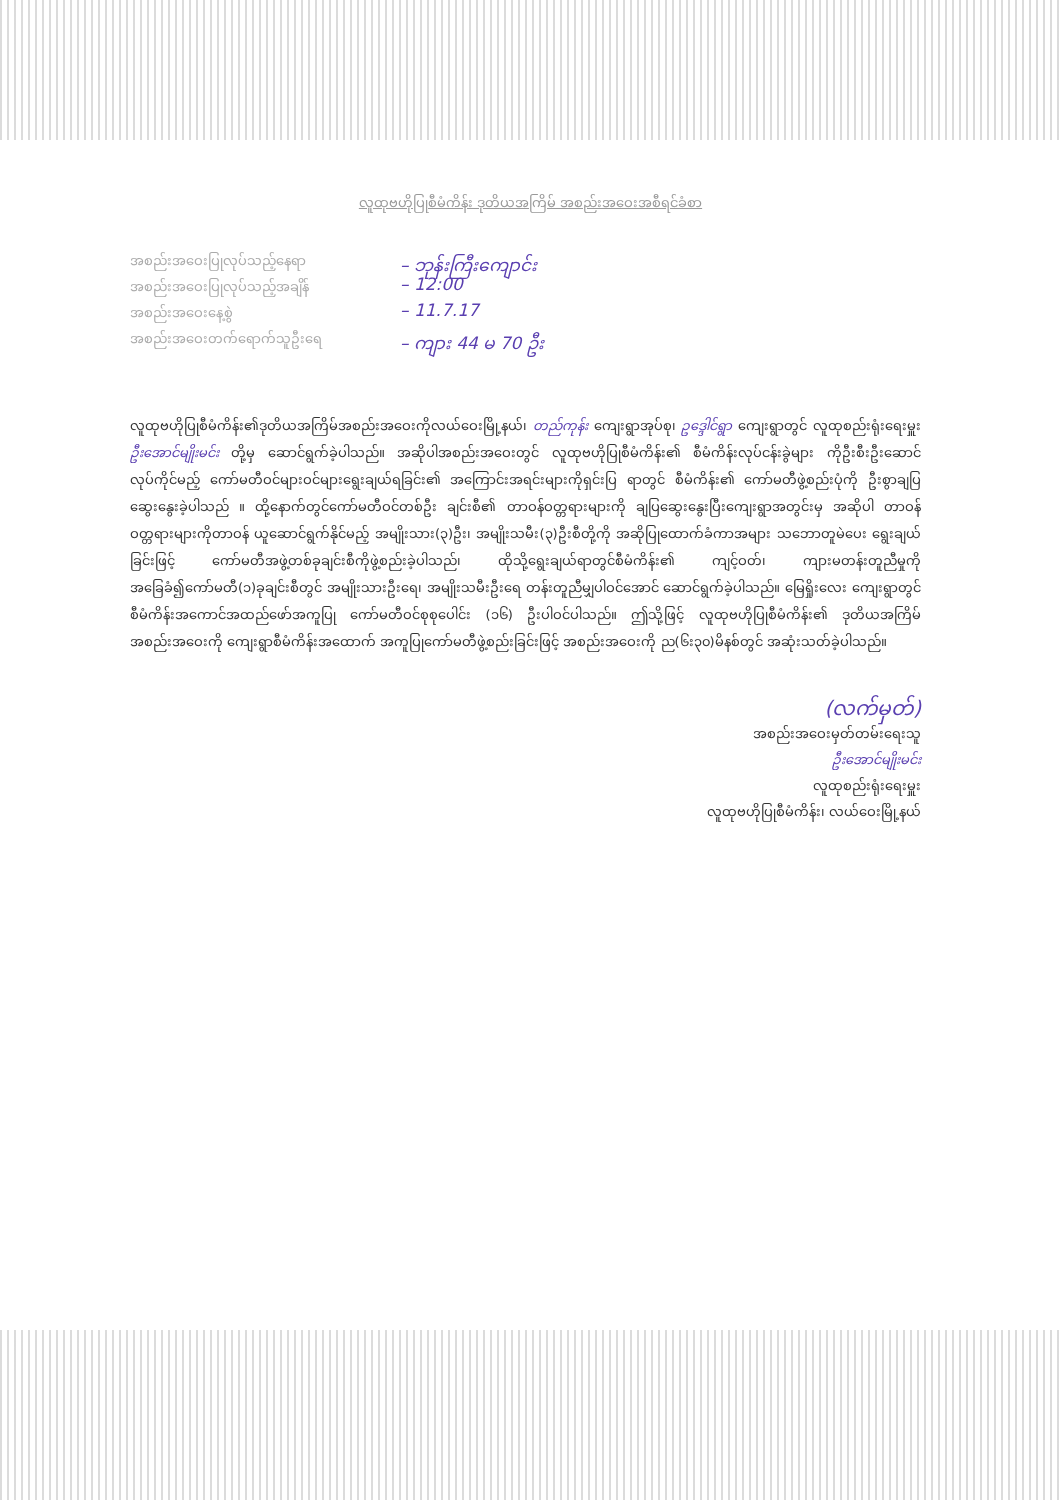လူထုဗဟိုပြုစီမံကိန်း ဒုတိယအကြိမ် အစည်းအဝေးအစီရင်ခံစာ
အစည်းအဝေးပြုလုပ်သည့်နေရာ – ဘုန်းကြီးကျောင်း
အစည်းအဝေးပြုလုပ်သည့်အချိန် – 12:00
အစည်းအဝေးနေ့စွဲ – 11.7.17
အစည်းအဝေးတက်ရောက်သူဦးရေ – ကျား 44 မ 70 ဦး
လူထုဗဟိုပြုစီမံကိန်း၏ဒုတိယအကြိမ်အစည်းအဝေးကိုလယ်ဝေးမြို့နယ်၊ တည်ကုန်း ကျေးရွာအုပ်စု၊ ဥဒ္ဒေါင်ရွာ ကျေးရွာတွင် လူထုစည်းရုံးရေးမှူး ဦးအောင်မျိုးမင်း တို့မှ ဆောင်ရွက်ခဲ့ပါသည်။ အဆိုပါအစည်းအဝေးတွင် လူထုဗဟိုပြုစီမံကိန်း၏ စီမံကိန်းလုပ်ငန်းခွဲများ ကိုဦးစီးဦးဆောင် လုပ်ကိုင်မည့် ကော်မတီဝင်များဝင်များရွေးချယ်ရခြင်း၏ အကြောင်းအရင်းများကိုရှင်းပြ ရာတွင် စီမံကိန်း၏ ကော်မတီဖွဲ့စည်းပုံကို ဦးစွာချပြဆွေးနွေးခဲ့ပါသည် ။ ထို့နောက်တွင်ကော်မတီဝင်တစ်ဦး ချင်းစီ၏ တာဝန်ဝတ္တရားများကို ချပြဆွေးနွေးပြီးကျေးရွာအတွင်းမှ အဆိုပါ တာဝန်ဝတ္တရားများကိုတာဝန် ယူဆောင်ရွက်နိုင်မည့် အမျိုးသား(၃)ဦး၊ အမျိုးသမီး(၃)ဦးစီတို့ကို အဆိုပြုထောက်ခံကာအများ သဘောတူမဲပေး ရွေးချယ်ခြင်းဖြင့် ကော်မတီအဖွဲ့တစ်ခုချင်းစီကိုဖွဲ့စည်းခဲ့ပါသည်၊ ထိုသို့ရွေးချယ်ရာတွင်စီမံကိန်း၏ ကျင့်ဝတ်၊ ကျားမတန်းတူညီမှုကို အခြေခံ၍ကော်မတီ(၁)ခုချင်းစီတွင် အမျိုးသားဦးရေ၊ အမျိုးသမီးဦးရေ တန်းတူညီမျှပါဝင်အောင် ဆောင်ရွက်ခဲ့ပါသည်။ မြေရှိုးလေး ကျေးရွာတွင် စီမံကိန်းအကောင်အထည်ဖော်အကူပြု ကော်မတီဝင်စုစုပေါင်း (၁၆) ဦးပါဝင်ပါသည်။ ဤသို့ဖြင့် လူထုဗဟိုပြုစီမံကိန်း၏ ဒုတိယအကြိမ် အစည်းအဝေးကို ကျေးရွာစီမံကိန်းအထောက် အကူပြုကော်မတီဖွဲ့စည်းခြင်းဖြင့် အစည်းအဝေးကို ည(၆း၃၀)မိနစ်တွင် အဆုံးသတ်ခဲ့ပါသည်။
(လက်မှတ်)
အစည်းအဝေးမှတ်တမ်းရေးသူ
ဦးအောင်မျိုးမင်း
လူထုစည်းရုံးရေးမှူး
လူထုဗဟိုပြုစီမံကိန်း၊ လယ်ဝေးမြို့နယ်